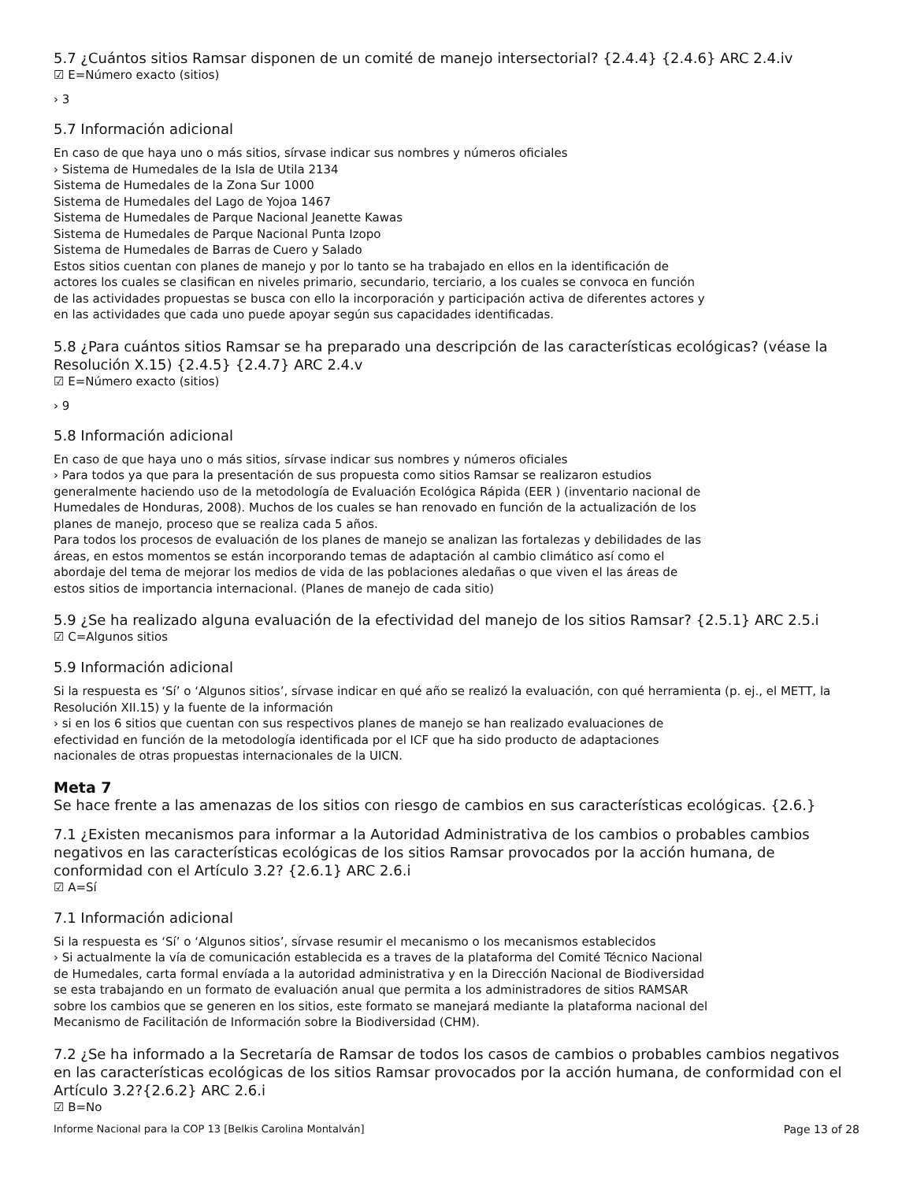5.7 ¿Cuántos sitios Ramsar disponen de un comité de manejo intersectorial? {2.4.4} {2.4.6} ARC 2.4.iv
☑ E=Número exacto (sitios)
› 3
5.7 Información adicional
En caso de que haya uno o más sitios, sírvase indicar sus nombres y números oficiales
› Sistema de Humedales de la Isla de Utila 2134
Sistema de Humedales de la Zona Sur 1000
Sistema de Humedales del Lago de Yojoa 1467
Sistema de Humedales de Parque Nacional Jeanette Kawas
Sistema de Humedales de Parque Nacional Punta Izopo
Sistema de Humedales de Barras de Cuero y Salado
Estos sitios cuentan con planes de manejo y por lo tanto se ha trabajado en ellos en la identificación de
actores los cuales se clasifican en niveles primario, secundario, terciario, a los cuales se convoca en función
de las actividades propuestas se busca con ello la incorporación y participación activa de diferentes actores y
en las actividades que cada uno puede apoyar según sus capacidades identificadas.
5.8 ¿Para cuántos sitios Ramsar se ha preparado una descripción de las características ecológicas? (véase la Resolución X.15) {2.4.5} {2.4.7} ARC 2.4.v
☑ E=Número exacto (sitios)
› 9
5.8 Información adicional
En caso de que haya uno o más sitios, sírvase indicar sus nombres y números oficiales
› Para todos ya que para la presentación de sus propuesta como sitios Ramsar se realizaron estudios
generalmente haciendo uso de la metodología de Evaluación Ecológica Rápida (EER ) (inventario nacional de
Humedales de Honduras, 2008). Muchos de los cuales se han renovado en función de la actualización de los
planes de manejo, proceso que se realiza cada 5 años.
Para todos los procesos de evaluación de los planes de manejo se analizan las fortalezas y debilidades de las
áreas, en estos momentos se están incorporando temas de adaptación al cambio climático así como el
abordaje del tema de mejorar los medios de vida de las poblaciones aledañas o que viven el las áreas de
estos sitios de importancia internacional. (Planes de manejo de cada sitio)
5.9 ¿Se ha realizado alguna evaluación de la efectividad del manejo de los sitios Ramsar? {2.5.1} ARC 2.5.i
☑ C=Algunos sitios
5.9 Información adicional
Si la respuesta es ‘Sí’ o ‘Algunos sitios’, sírvase indicar en qué año se realizó la evaluación, con qué herramienta (p. ej., el METT, la Resolución XII.15) y la fuente de la información
› si en los 6 sitios que cuentan con sus respectivos planes de manejo se han realizado evaluaciones de
efectividad en función de la metodología identificada por el ICF que ha sido producto de adaptaciones
nacionales de otras propuestas internacionales de la UICN.
Meta 7
Se hace frente a las amenazas de los sitios con riesgo de cambios en sus características ecológicas. {2.6.}
7.1 ¿Existen mecanismos para informar a la Autoridad Administrativa de los cambios o probables cambios negativos en las características ecológicas de los sitios Ramsar provocados por la acción humana, de conformidad con el Artículo 3.2? {2.6.1} ARC 2.6.i
☑ A=Sí
7.1 Información adicional
Si la respuesta es ‘Sí’ o ‘Algunos sitios’, sírvase resumir el mecanismo o los mecanismos establecidos
› Si actualmente la vía de comunicación establecida es a traves de la plataforma del Comité Técnico Nacional
de Humedales, carta formal envíada a la autoridad administrativa y en la Dirección Nacional de Biodiversidad
se esta trabajando en un formato de evaluación anual que permita a los administradores de sitios RAMSAR
sobre los cambios que se generen en los sitios, este formato se manejará mediante la plataforma nacional del
Mecanismo de Facilitación de Información sobre la Biodiversidad (CHM).
7.2 ¿Se ha informado a la Secretaría de Ramsar de todos los casos de cambios o probables cambios negativos en las características ecológicas de los sitios Ramsar provocados por la acción humana, de conformidad con el Artículo 3.2?{2.6.2} ARC 2.6.i
☑ B=No
Informe Nacional para la COP 13 [Belkis Carolina Montalván] Page 13 of 28